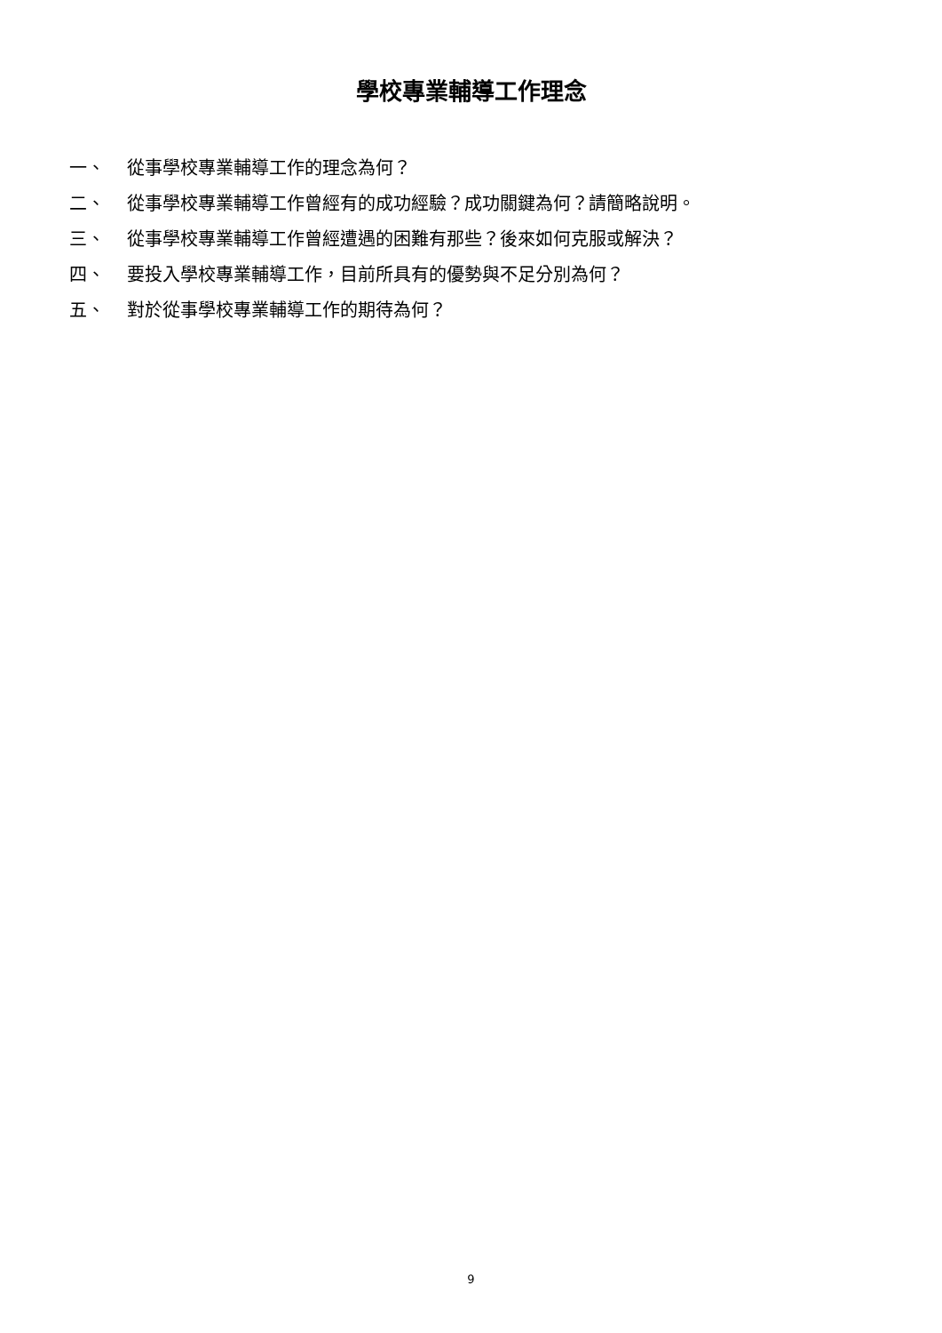學校專業輔導工作理念
一、 從事學校專業輔導工作的理念為何？
二、 從事學校專業輔導工作曾經有的成功經驗？成功關鍵為何？請簡略說明。
三、 從事學校專業輔導工作曾經遭遇的困難有那些？後來如何克服或解決？
四、 要投入學校專業輔導工作，目前所具有的優勢與不足分別為何？
五、 對於從事學校專業輔導工作的期待為何？
9